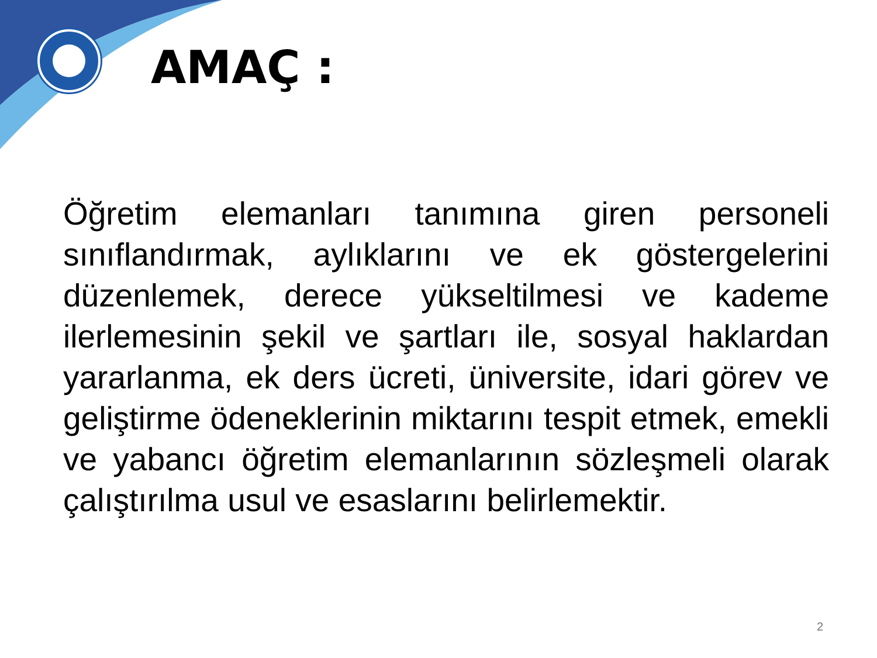AMAÇ :
Öğretim elemanları tanımına giren personeli sınıflandırmak, aylıklarını ve ek göstergelerini düzenlemek, derece yükseltilmesi ve kademe ilerlemesinin şekil ve şartları ile, sosyal haklardan yararlanma, ek ders ücreti, üniversite, idari görev ve geliştirme ödeneklerinin miktarını tespit etmek, emekli ve yabancı öğretim elemanlarının sözleşmeli olarak çalıştırılma usul ve esaslarını belirlemektir.
2